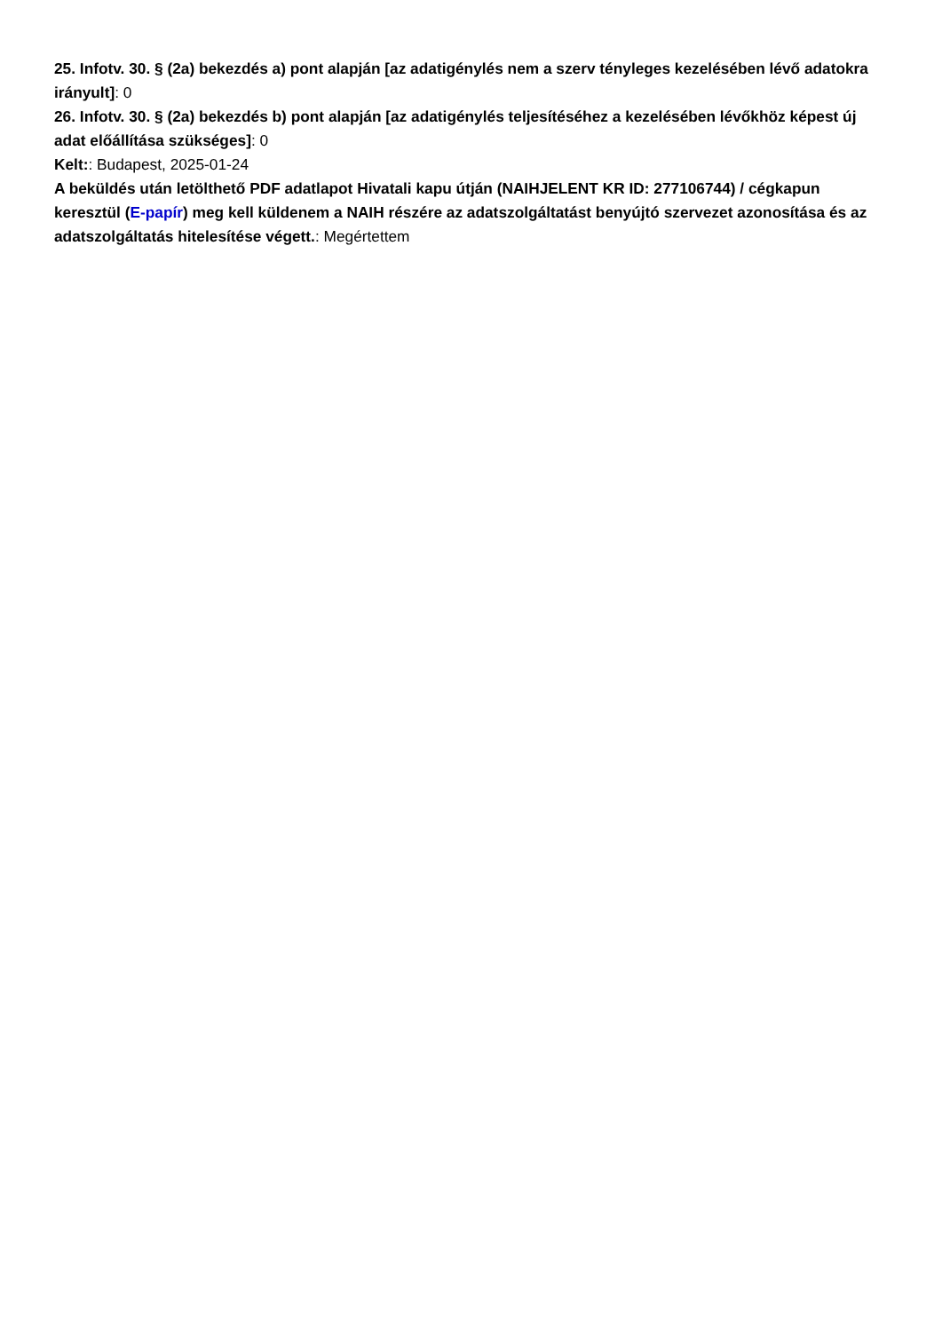25. Infotv. 30. § (2a) bekezdés a) pont alapján [az adatigénylés nem a szerv tényleges kezelésében lévő adatokra irányult]: 0
26. Infotv. 30. § (2a) bekezdés b) pont alapján [az adatigénylés teljesítéséhez a kezelésében lévőkhöz képest új adat előállítása szükséges]: 0
Kelt:: Budapest, 2025-01-24
A beküldés után letölthető PDF adatlapot Hivatali kapu útján (NAIHJELENT KR ID: 277106744) / cégkapun keresztül (E-papír) meg kell küldenem a NAIH részére az adatszolgáltatást benyújtó szervezet azonosítása és az adatszolgáltatás hitelesítése végett.: Megértettem